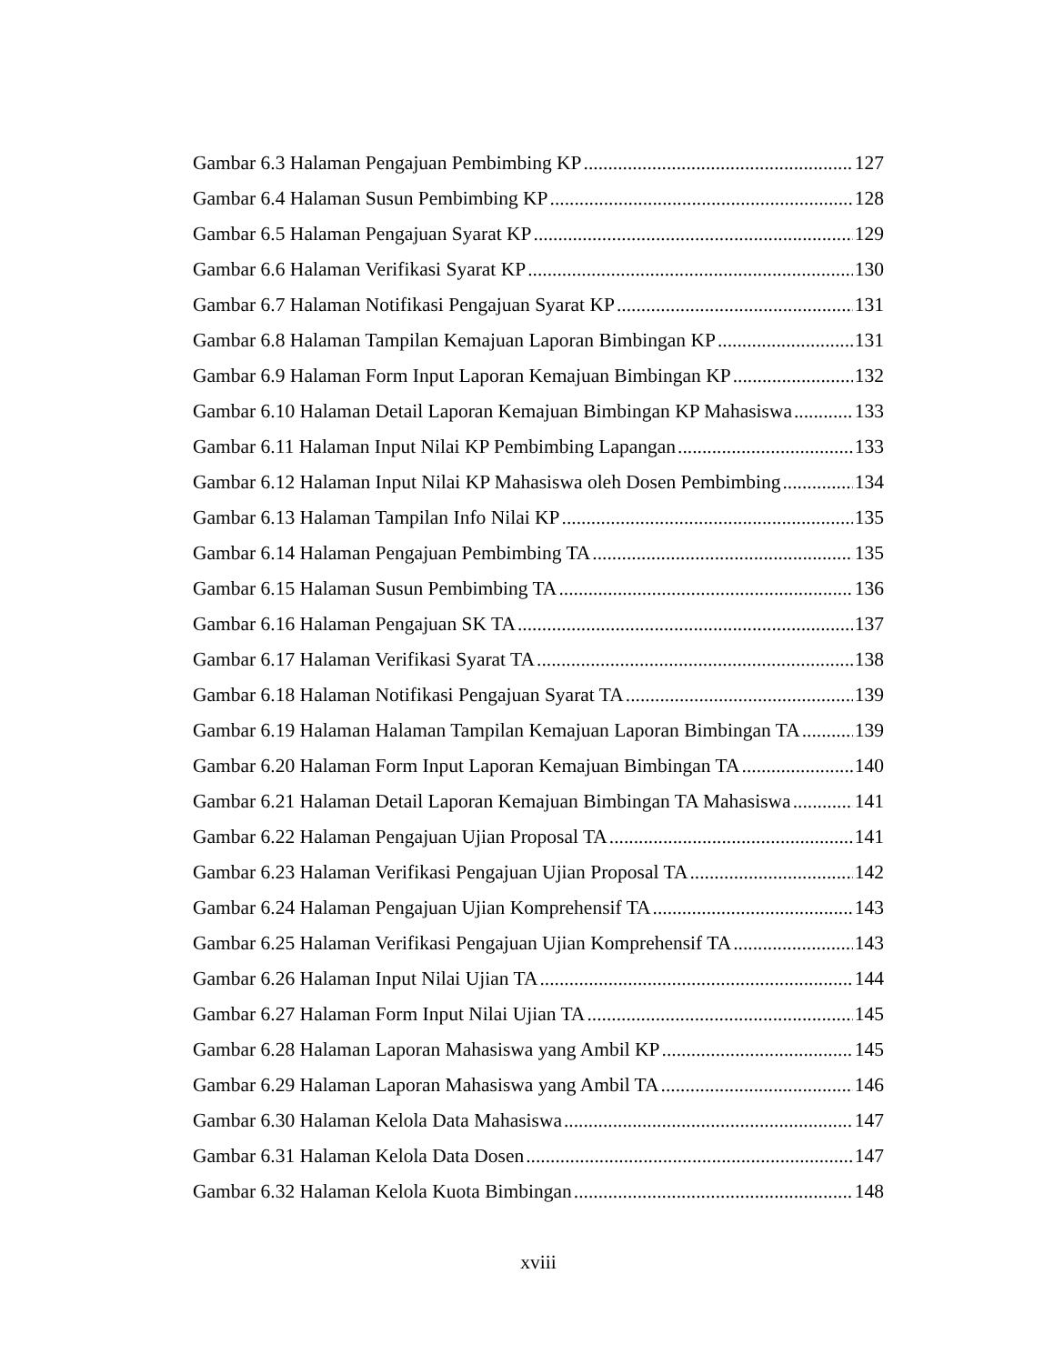Gambar 6.3 Halaman Pengajuan Pembimbing KP 127
Gambar 6.4 Halaman Susun Pembimbing KP 128
Gambar 6.5 Halaman Pengajuan Syarat KP 129
Gambar 6.6 Halaman Verifikasi Syarat KP 130
Gambar 6.7 Halaman Notifikasi Pengajuan Syarat KP 131
Gambar 6.8 Halaman Tampilan Kemajuan Laporan Bimbingan KP 131
Gambar 6.9 Halaman Form Input Laporan Kemajuan Bimbingan KP 132
Gambar 6.10 Halaman Detail Laporan Kemajuan Bimbingan KP Mahasiswa 133
Gambar 6.11 Halaman Input Nilai KP Pembimbing Lapangan 133
Gambar 6.12 Halaman Input Nilai KP Mahasiswa oleh Dosen Pembimbing 134
Gambar 6.13 Halaman Tampilan Info Nilai KP 135
Gambar 6.14 Halaman Pengajuan Pembimbing TA 135
Gambar 6.15 Halaman Susun Pembimbing TA 136
Gambar 6.16 Halaman Pengajuan SK TA 137
Gambar 6.17 Halaman Verifikasi Syarat TA 138
Gambar 6.18 Halaman Notifikasi Pengajuan Syarat TA 139
Gambar 6.19 Halaman Halaman Tampilan Kemajuan Laporan Bimbingan TA 139
Gambar 6.20 Halaman Form Input Laporan Kemajuan Bimbingan TA 140
Gambar 6.21 Halaman Detail Laporan Kemajuan Bimbingan TA Mahasiswa 141
Gambar 6.22 Halaman Pengajuan Ujian Proposal TA 141
Gambar 6.23 Halaman Verifikasi Pengajuan Ujian Proposal TA 142
Gambar 6.24 Halaman Pengajuan Ujian Komprehensif TA 143
Gambar 6.25 Halaman Verifikasi Pengajuan Ujian Komprehensif TA 143
Gambar 6.26 Halaman Input Nilai Ujian TA 144
Gambar 6.27 Halaman Form Input Nilai Ujian TA 145
Gambar 6.28 Halaman Laporan Mahasiswa yang Ambil KP 145
Gambar 6.29 Halaman Laporan Mahasiswa yang Ambil TA 146
Gambar 6.30 Halaman Kelola Data Mahasiswa 147
Gambar 6.31 Halaman Kelola Data Dosen 147
Gambar 6.32 Halaman Kelola Kuota Bimbingan 148
xviii